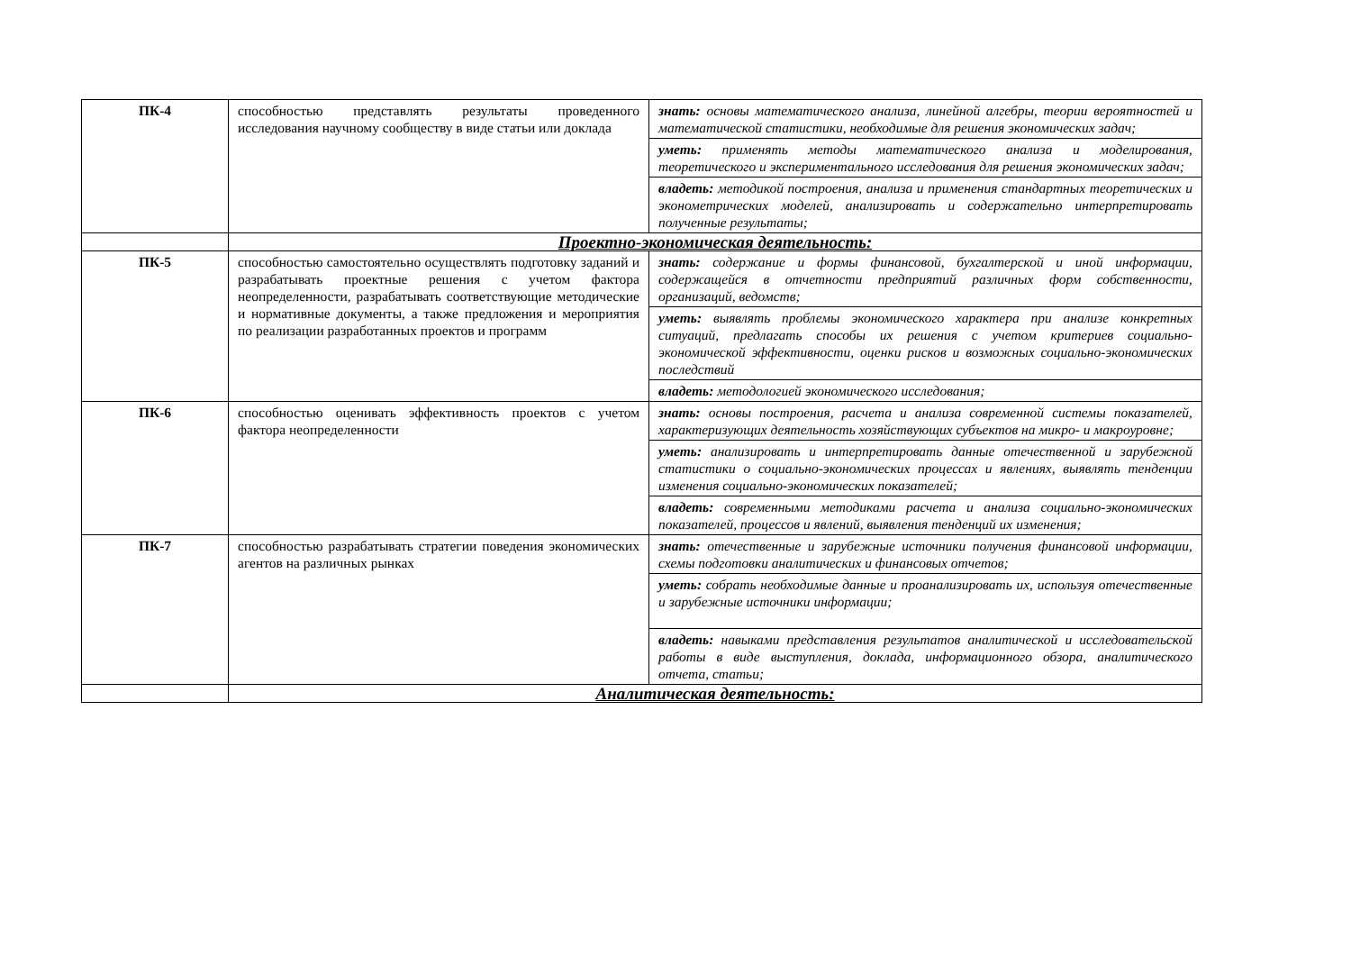| ПК-4 | способностью представлять результаты проведенного исследования научному сообществу в виде статьи или доклада | знать: основы математического анализа, линейной алгебры, теории вероятностей и математической статистики, необходимые для решения экономических задач; |
| | | уметь: применять методы математического анализа и моделирования, теоретического и экспериментального исследования для решения экономических задач; |
| | | владеть: методикой построения, анализа и применения стандартных теоретических и эконометрических моделей, анализировать и содержательно интерпретировать полученные результаты; |
| | Проектно-экономическая деятельность: | |
| ПК-5 | способностью самостоятельно осуществлять подготовку заданий и разрабатывать проектные решения с учетом фактора неопределенности, разрабатывать соответствующие методические и нормативные документы, а также предложения и мероприятия по реализации разработанных проектов и программ | знать: содержание и формы финансовой, бухгалтерской и иной информации, содержащейся в отчетности предприятий различных форм собственности, организаций, ведомств; |
| | | уметь: выявлять проблемы экономического характера при анализе конкретных ситуаций, предлагать способы их решения с учетом критериев социально-экономической эффективности, оценки рисков и возможных социально-экономических последствий |
| | | владеть: методологией экономического исследования; |
| ПК-6 | способностью оценивать эффективность проектов с учетом фактора неопределенности | знать: основы построения, расчета и анализа современной системы показателей, характеризующих деятельность хозяйствующих субъектов на микро- и макроуровне; |
| | | уметь: анализировать и интерпретировать данные отечественной и зарубежной статистики о социально-экономических процессах и явлениях, выявлять тенденции изменения социально-экономических показателей; |
| | | владеть: современными методиками расчета и анализа социально-экономических показателей, процессов и явлений, выявления тенденций их изменения; |
| ПК-7 | способностью разрабатывать стратегии поведения экономических агентов на различных рынках | знать: отечественные и зарубежные источники получения финансовой информации, схемы подготовки аналитических и финансовых отчетов; |
| | | уметь: собрать необходимые данные и проанализировать их, используя отечественные и зарубежные источники информации; |
| | | владеть: навыками представления результатов аналитической и исследовательской работы в виде выступления, доклада, информационного обзора, аналитического отчета, статьи; |
| | Аналитическая деятельность: | |